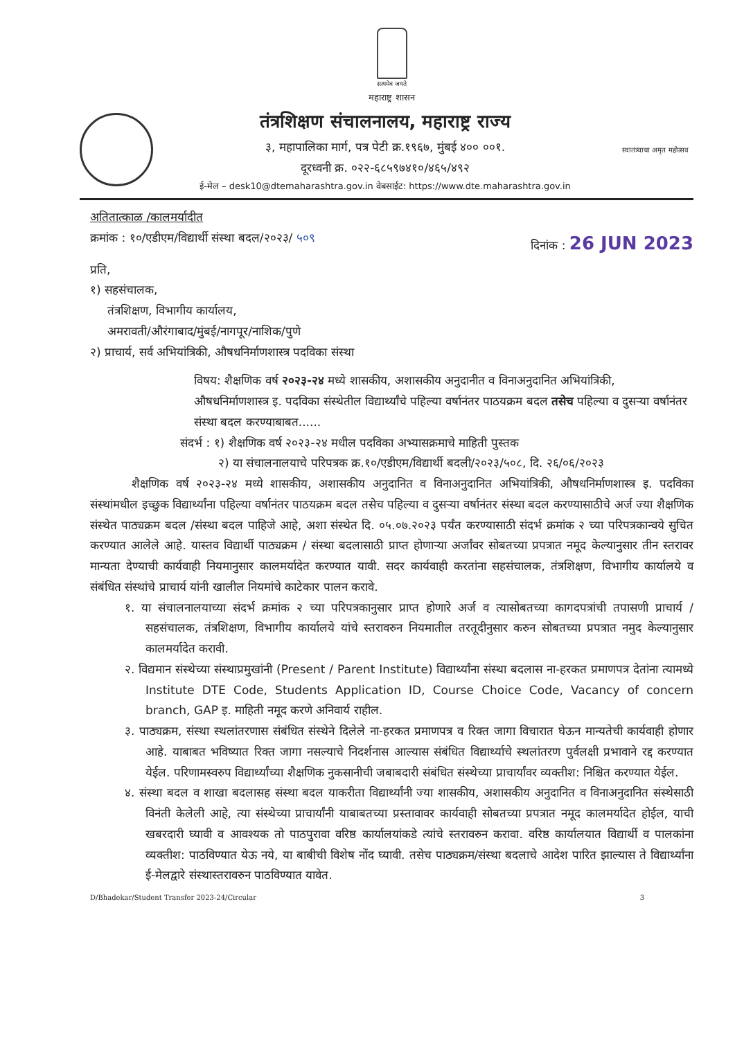सत्यमेव जयते
महाराष्ट्र शासन
तंत्रशिक्षण संचालनालय, महाराष्ट्र राज्य
३, महापालिका मार्ग, पत्र पेटी क्र.१९६७, मुंबई ४०० ००१.
दूरध्वनी क्र. ०२२-६८५९७४१०/४६५/४९२
ई-मेल – desk10@dtemaharashtra.gov.in वेबसाईट: https://www.dte.maharashtra.gov.in
स्वातंत्र्याचा अमृत महोत्सव
अतितात्काळ /कालमर्यादीत
क्रमांक : १०/एडीएम/विद्यार्थी संस्था बदल/२०२३/ ५०९ दिनांक : 26 JUN 2023
प्रति,
१) सहसंचालक,
तंत्रशिक्षण, विभागीय कार्यालय,
अमरावती/औरंगाबाद/मुंबई/नागपूर/नाशिक/पुणे
२) प्राचार्य, सर्व अभियांत्रिकी, औषधनिर्माणशास्त्र पदविका संस्था
विषय: शैक्षणिक वर्ष २०२३-२४ मध्ये शासकीय, अशासकीय अनुदानीत व विनाअनुदानित अभियांत्रिकी, औषधनिर्माणशास्त्र इ. पदविका संस्थेतील विद्यार्थ्यांचे पहिल्या वर्षानंतर पाठयक्रम बदल तसेच पहिल्या व दुसऱ्या वर्षानंतर संस्था बदल करण्याबाबत......
संदर्भ : १) शैक्षणिक वर्ष २०२३-२४ मधील पदविका अभ्यासक्रमाचे माहिती पुस्तक
२) या संचालनालयाचे परिपत्रक क्र.१०/एडीएम/विद्यार्थी बदली/२०२३/५०८, दि. २६/०६/२०२३
शैक्षणिक वर्ष २०२३-२४ मध्ये शासकीय, अशासकीय अनुदानित व विनाअनुदानित अभियांत्रिकी, औषधनिर्माणशास्त्र इ. पदविका संस्थांमधील इच्छुक विद्यार्थ्यांना पहिल्या वर्षानंतर पाठयक्रम बदल तसेच पहिल्या व दुसऱ्या वर्षानंतर संस्था बदल करण्यासाठीचे अर्ज ज्या शैक्षणिक संस्थेत पाठ्यक्रम बदल /संस्था बदल पाहिजे आहे, अशा संस्थेत दि. ०५.०७.२०२३ पर्यंत करण्यासाठी संदर्भ क्रमांक २ च्या परिपत्रकान्वये सुचित करण्यात आलेले आहे. यास्तव विद्यार्थी पाठ्यक्रम / संस्था बदलासाठी प्राप्त होणाऱ्या अर्जांवर सोबतच्या प्रपत्रात नमूद केल्यानुसार तीन स्तरावर मान्यता देण्याची कार्यवाही नियमानुसार कालमर्यादेत करण्यात यावी. सदर कार्यवाही करतांना सहसंचालक, तंत्रशिक्षण, विभागीय कार्यालये व संबंधित संस्थांचे प्राचार्य यांनी खालील नियमांचे काटेकार पालन करावे.
१. या संचालनालयाच्या संदर्भ क्रमांक २ च्या परिपत्रकानुसार प्राप्त होणारे अर्ज व त्यासोबतच्या कागदपत्रांची तपासणी प्राचार्य / सहसंचालक, तंत्रशिक्षण, विभागीय कार्यालये यांचे स्तरावरुन नियमातील तरतूदीनुसार करुन सोबतच्या प्रपत्रात नमुद केल्यानुसार कालमर्यादेत करावी.
२. विद्यमान संस्थेच्या संस्थाप्रमुखांनी (Present / Parent Institute) विद्यार्थ्यांना संस्था बदलास ना-हरकत प्रमाणपत्र देतांना त्यामध्ये Institute DTE Code, Students Application ID, Course Choice Code, Vacancy of concern branch, GAP इ. माहिती नमूद करणे अनिवार्य राहील.
३. पाठ्यक्रम, संस्था स्थलांतरणास संबंधित संस्थेने दिलेले ना-हरकत प्रमाणपत्र व रिक्त जागा विचारात घेऊन मान्यतेची कार्यवाही होणार आहे. याबाबत भविष्यात रिक्त जागा नसल्याचे निदर्शनास आल्यास संबंधित विद्यार्थ्याचे स्थलांतरण पुर्वलक्षी प्रभावाने रद्द करण्यात येईल. परिणामस्वरुप विद्यार्थ्यांच्या शैक्षणिक नुकसानीची जबाबदारी संबंधित संस्थेच्या प्राचार्यांवर व्यक्तीश: निश्चित करण्यात येईल.
४. संस्था बदल व शाखा बदलासह संस्था बदल याकरीता विद्यार्थ्यांनी ज्या शासकीय, अशासकीय अनुदानित व विनाअनुदानित संस्थेसाठी विनंती केलेली आहे, त्या संस्थेच्या प्राचार्यांनी याबाबतच्या प्रस्तावावर कार्यवाही सोबतच्या प्रपत्रात नमूद कालमर्यादेत होईल, याची खबरदारी घ्यावी व आवश्यक तो पाठपुरावा वरिष्ठ कार्यालयांकडे त्यांचे स्तरावरुन करावा. वरिष्ठ कार्यालयात विद्यार्थी व पालकांना व्यक्तीश: पाठविण्यात येऊ नये, या बाबीची विशेष नोंद घ्यावी. तसेच पाठ्यक्रम/संस्था बदलाचे आदेश पारित झाल्यास ते विद्यार्थ्यांना ई-मेलद्वारे संस्थास्तरावरुन पाठविण्यात यावेत.
D/Bhadekar/Student Transfer 2023-24/Circular 3